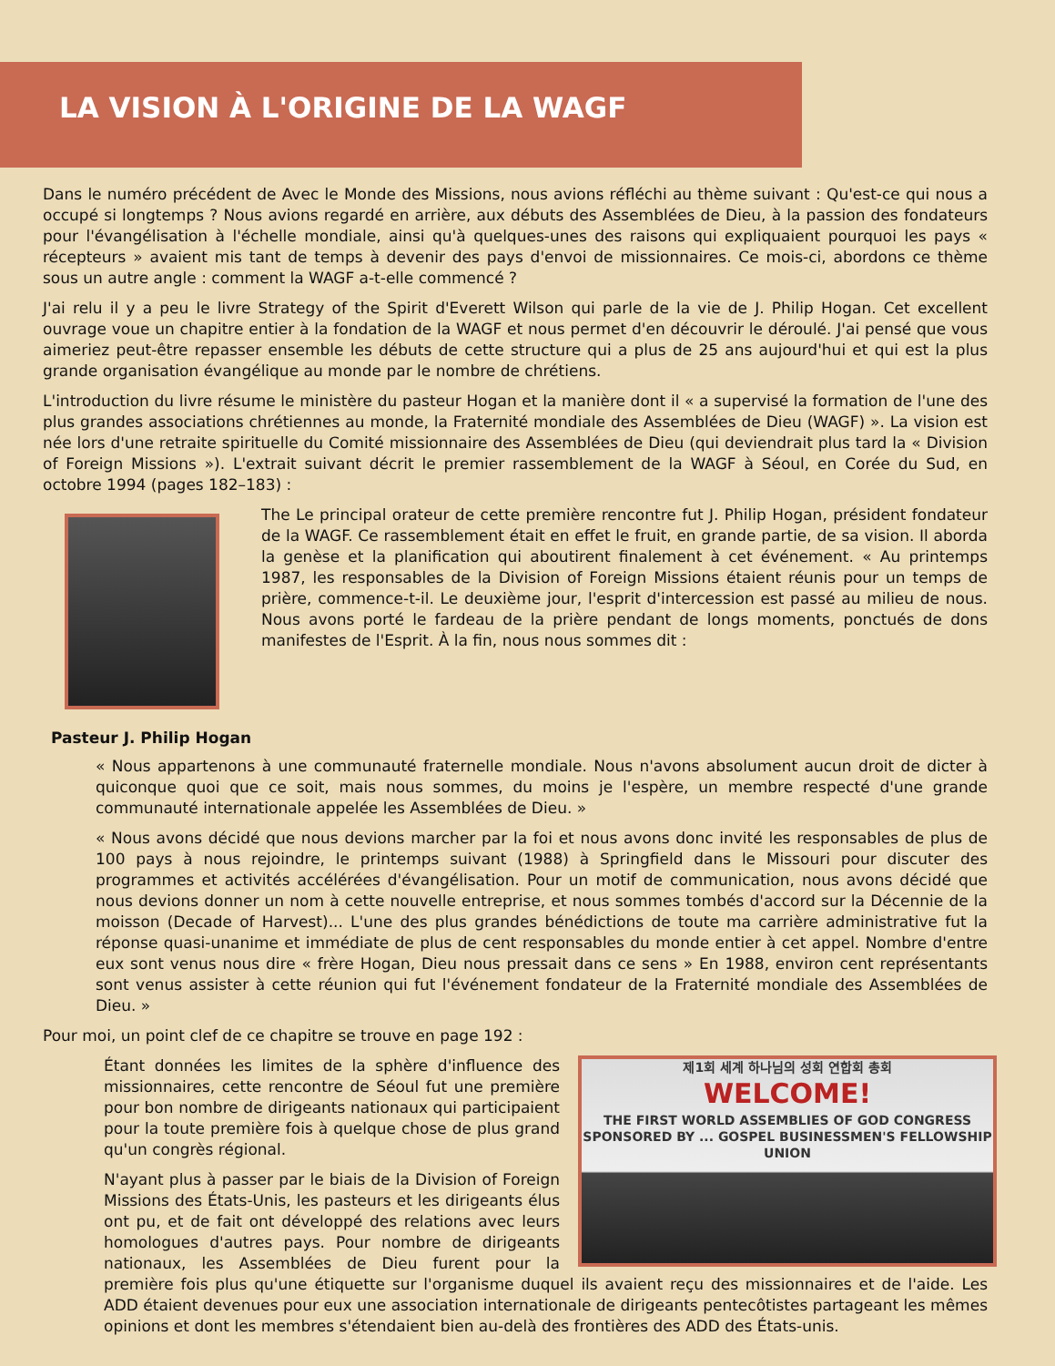LA VISION À L'ORIGINE DE LA WAGF
Dans le numéro précédent de Avec le Monde des Missions, nous avions réfléchi au thème suivant : Qu'est-ce qui nous a occupé si longtemps ? Nous avions regardé en arrière, aux débuts des Assemblées de Dieu, à la passion des fondateurs pour l'évangélisation à l'échelle mondiale, ainsi qu'à quelques-unes des raisons qui expliquaient pourquoi les pays « récepteurs » avaient mis tant de temps à devenir des pays d'envoi de missionnaires. Ce mois-ci, abordons ce thème sous un autre angle : comment la WAGF a-t-elle commencé ?
J'ai relu il y a peu le livre Strategy of the Spirit d'Everett Wilson qui parle de la vie de J. Philip Hogan. Cet excellent ouvrage voue un chapitre entier à la fondation de la WAGF et nous permet d'en découvrir le déroulé. J'ai pensé que vous aimeriez peut-être repasser ensemble les débuts de cette structure qui a plus de 25 ans aujourd'hui et qui est la plus grande organisation évangélique au monde par le nombre de chrétiens.
L'introduction du livre résume le ministère du pasteur Hogan et la manière dont il « a supervisé la formation de l'une des plus grandes associations chrétiennes au monde, la Fraternité mondiale des Assemblées de Dieu (WAGF) ». La vision est née lors d'une retraite spirituelle du Comité missionnaire des Assemblées de Dieu (qui deviendrait plus tard la « Division of Foreign Missions »). L'extrait suivant décrit le premier rassemblement de la WAGF à Séoul, en Corée du Sud, en octobre 1994 (pages 182–183) :
The Le principal orateur de cette première rencontre fut J. Philip Hogan, président fondateur de la WAGF. Ce rassemblement était en effet le fruit, en grande partie, de sa vision. Il aborda la genèse et la planification qui aboutirent finalement à cet événement. « Au printemps 1987, les responsables de la Division of Foreign Missions étaient réunis pour un temps de prière, commence-t-il. Le deuxième jour, l'esprit d'intercession est passé au milieu de nous. Nous avons porté le fardeau de la prière pendant de longs moments, ponctués de dons manifestes de l'Esprit. À la fin, nous nous sommes dit :
Pasteur J. Philip Hogan
« Nous appartenons à une communauté fraternelle mondiale. Nous n'avons absolument aucun droit de dicter à quiconque quoi que ce soit, mais nous sommes, du moins je l'espère, un membre respecté d'une grande communauté internationale appelée les Assemblées de Dieu. »
« Nous avons décidé que nous devions marcher par la foi et nous avons donc invité les responsables de plus de 100 pays à nous rejoindre, le printemps suivant (1988) à Springfield dans le Missouri pour discuter des programmes et activités accélérées d'évangélisation. Pour un motif de communication, nous avons décidé que nous devions donner un nom à cette nouvelle entreprise, et nous sommes tombés d'accord sur la Décennie de la moisson (Decade of Harvest)... L'une des plus grandes bénédictions de toute ma carrière administrative fut la réponse quasi-unanime et immédiate de plus de cent responsables du monde entier à cet appel. Nombre d'entre eux sont venus nous dire « frère Hogan, Dieu nous pressait dans ce sens » En 1988, environ cent représentants sont venus assister à cette réunion qui fut l'événement fondateur de la Fraternité mondiale des Assemblées de Dieu. »
Pour moi, un point clef de ce chapitre se trouve en page 192 :
제1회 세계 하나님의 성회 연합회 총회
WELCOME!
THE FIRST WORLD ASSEMBLIES OF GOD CONGRESS
SPONSORED BY ... GOSPEL BUSINESSMEN'S FELLOWSHIP UNION
Étant données les limites de la sphère d'influence des missionnaires, cette rencontre de Séoul fut une première pour bon nombre de dirigeants nationaux qui participaient pour la toute première fois à quelque chose de plus grand qu'un congrès régional.
N'ayant plus à passer par le biais de la Division of Foreign Missions des États-Unis, les pasteurs et les dirigeants élus ont pu, et de fait ont développé des relations avec leurs homologues d'autres pays. Pour nombre de dirigeants nationaux, les Assemblées de Dieu furent pour la première fois plus qu'une étiquette sur l'organisme duquel ils avaient reçu des missionnaires et de l'aide. Les ADD étaient devenues pour eux une association internationale de dirigeants pentecôtistes partageant les mêmes opinions et dont les membres s'étendaient bien au-delà des frontières des ADD des États-unis.